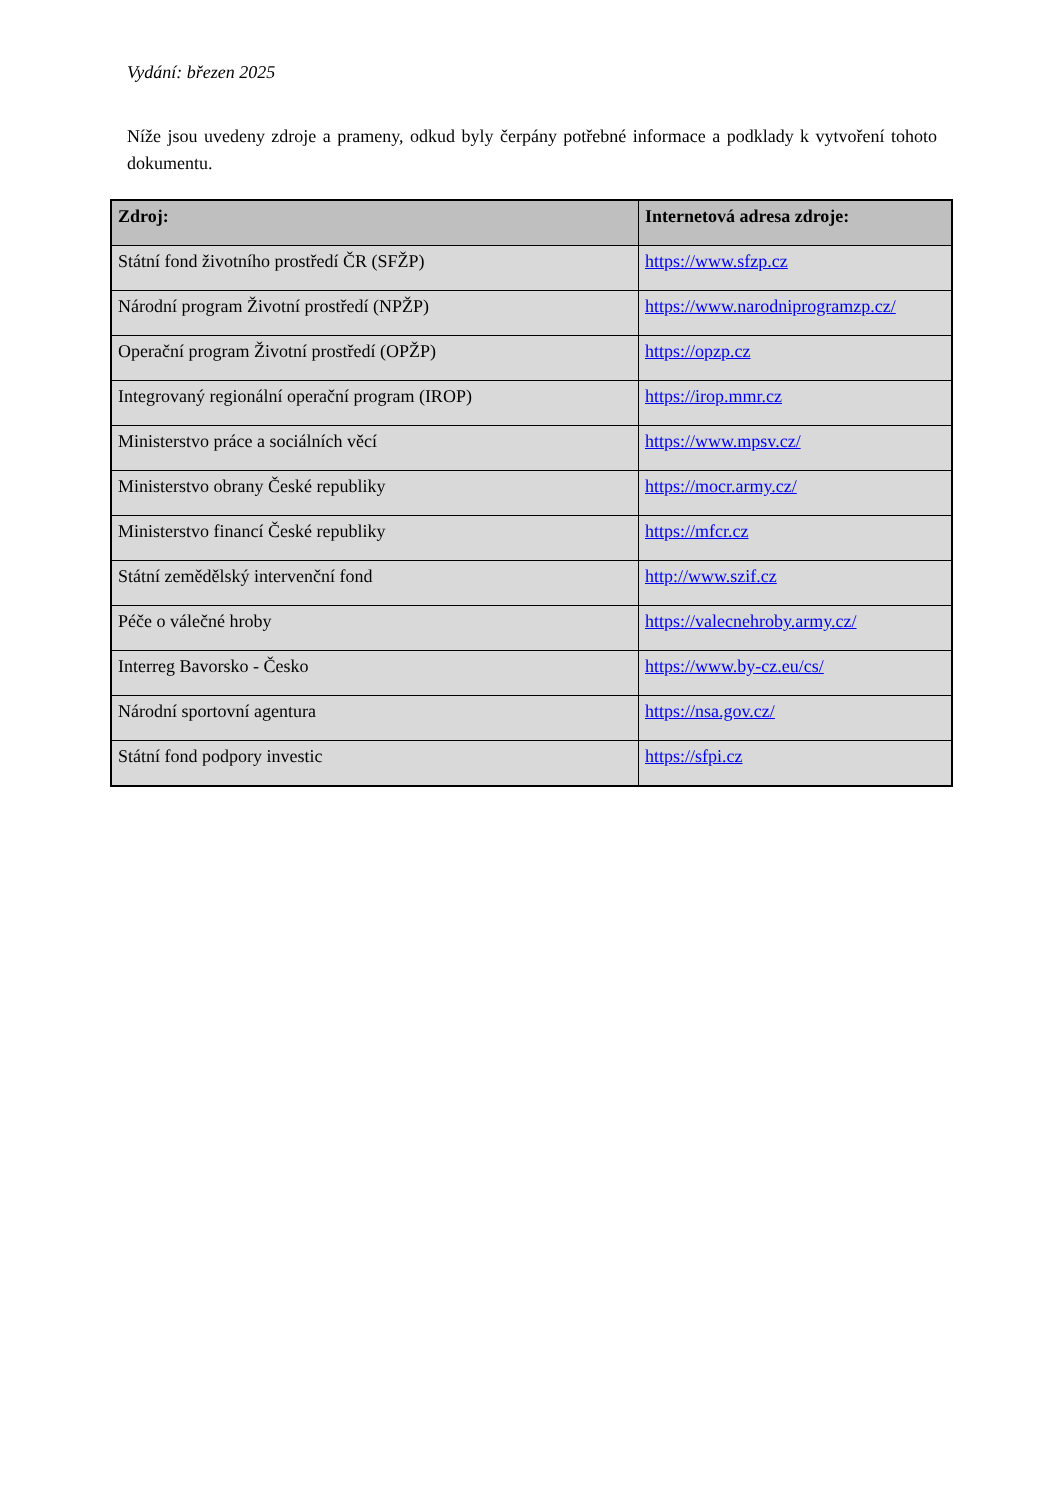Vydání: březen 2025
Níže jsou uvedeny zdroje a prameny, odkud byly čerpány potřebné informace a podklady k vytvoření tohoto dokumentu.
| Zdroj: | Internetová adresa zdroje: |
| --- | --- |
| Státní fond životního prostředí ČR (SFŽP) | https://www.sfzp.cz |
| Národní program Životní prostředí (NPŽP) | https://www.narodniprogramzp.cz/ |
| Operační program Životní prostředí (OPŽP) | https://opzp.cz |
| Integrovaný regionální operační program (IROP) | https://irop.mmr.cz |
| Ministerstvo práce a sociálních věcí | https://www.mpsv.cz/ |
| Ministerstvo obrany České republiky | https://mocr.army.cz/ |
| Ministerstvo financí České republiky | https://mfcr.cz |
| Státní zemědělský intervenční fond | http://www.szif.cz |
| Péče o válečné hroby | https://valecnehroby.army.cz/ |
| Interreg Bavorsko - Česko | https://www.by-cz.eu/cs/ |
| Národní sportovní agentura | https://nsa.gov.cz/ |
| Státní fond podpory investic | https://sfpi.cz |